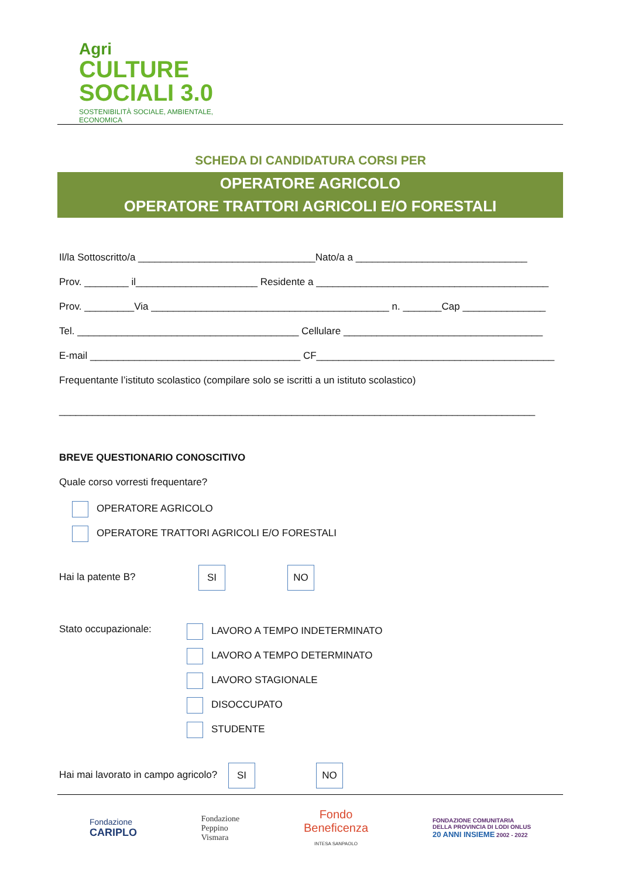Agri
CULTURE
SOCIALI 3.0
SOSTENIBILITÀ SOCIALE, AMBIENTALE, ECONOMICA
SCHEDA DI CANDIDATURA CORSI PER
OPERATORE AGRICOLO
OPERATORE TRATTORI AGRICOLI E/O FORESTALI
Il/la Sottoscritto/a ________________________________Nato/a a _______________________________
Prov. ________ il______________________ Residente a __________________________________________
Prov. _________Via ___________________________________________ n. _______Cap _______________
Tel. ________________________________________ Cellulare ____________________________________
E-mail ______________________________________ CF___________________________________________
Frequentante l’istituto scolastico (compilare solo se iscritti a un istituto scolastico)
______________________________________________________________________________________
BREVE QUESTIONARIO CONOSCITIVO
Quale corso vorresti frequentare?
OPERATORE AGRICOLO
OPERATORE TRATTORI AGRICOLI E/O FORESTALI
Hai la patente B? SI NO
Stato occupazionale:
LAVORO A TEMPO INDETERMINATO
LAVORO A TEMPO DETERMINATO
LAVORO STAGIONALE
DISOCCUPATO
STUDENTE
Hai mai lavorato in campo agricolo? SI NO
Fondazione
CARIPLO
Fondazione
Peppino
Vismara
Fondo
Beneficenza
INTESA SANPAOLO
FONDAZIONE COMUNITARIA
DELLA PROVINCIA DI LODI ONLUS
20 ANNI INSIEME 2002 - 2022